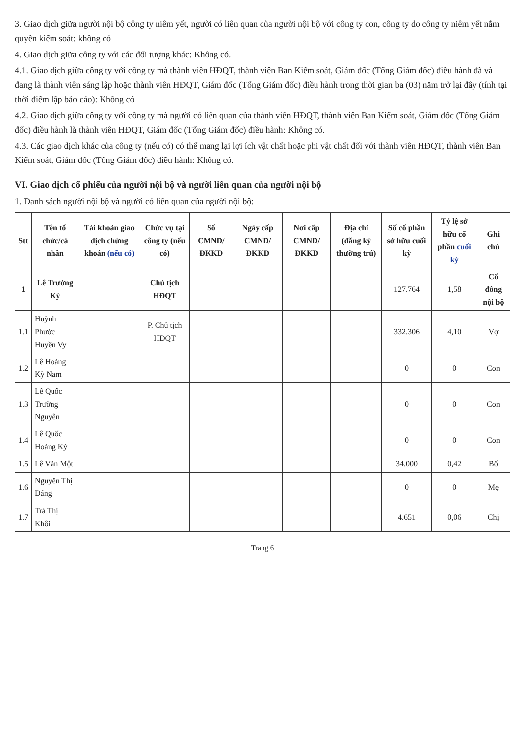3. Giao dịch giữa người nội bộ công ty niêm yết, người có liên quan của người nội bộ với công ty con, công ty do công ty niêm yết nắm quyền kiểm soát: không có
4. Giao dịch giữa công ty với các đối tượng khác: Không có.
4.1. Giao dịch giữa công ty với công ty mà thành viên HĐQT, thành viên Ban Kiểm soát, Giám đốc (Tổng Giám đốc) điều hành đã và đang là thành viên sáng lập hoặc thành viên HĐQT, Giám đốc (Tổng Giám đốc) điều hành trong thời gian ba (03) năm trở lại đây (tính tại thời điểm lập báo cáo): Không có
4.2. Giao dịch giữa công ty với công ty mà người có liên quan của thành viên HĐQT, thành viên Ban Kiểm soát, Giám đốc (Tổng Giám đốc) điều hành là thành viên HĐQT, Giám đốc (Tổng Giám đốc) điều hành: Không có.
4.3. Các giao dịch khác của công ty (nếu có) có thể mang lại lợi ích vật chất hoặc phi vật chất đối với thành viên HĐQT, thành viên Ban Kiểm soát, Giám đốc (Tổng Giám đốc) điều hành: Không có.
VI. Giao dịch cổ phiếu của người nội bộ và người liên quan của người nội bộ
1. Danh sách người nội bộ và người có liên quan của người nội bộ:
| Stt | Tên tổ chức/cá nhân | Tài khoản giao dịch chứng khoán (nếu có) | Chức vụ tại công ty (nếu có) | Số CMND/ ĐKKD | Ngày cấp CMND/ ĐKKD | Nơi cấp CMND/ ĐKKD | Địa chỉ (đăng ký thường trú) | Số cổ phần sở hữu cuối kỳ | Tỷ lệ sở hữu cổ phần cuối kỳ | Ghi chú |
| --- | --- | --- | --- | --- | --- | --- | --- | --- | --- | --- |
| 1 | Lê Trường Kỳ | | Chủ tịch HĐQT | | | | | 127.764 | 1,58 | Cổ đông nội bộ |
| 1.1 | Huỳnh Phước Huyền Vy | | P. Chủ tịch HĐQT | | | | | 332.306 | 4,10 | Vợ |
| 1.2 | Lê Hoàng Kỳ Nam | | | | | | | 0 | 0 | Con |
| 1.3 | Lê Quốc Trường Nguyên | | | | | | | 0 | 0 | Con |
| 1.4 | Lê Quốc Hoàng Kỳ | | | | | | | 0 | 0 | Con |
| 1.5 | Lê Văn Một | | | | | | | 34.000 | 0,42 | Bố |
| 1.6 | Nguyễn Thị Đáng | | | | | | | 0 | 0 | Mẹ |
| 1.7 | Trà Thị Khôi | | | | | | | 4.651 | 0,06 | Chị |
Trang 6